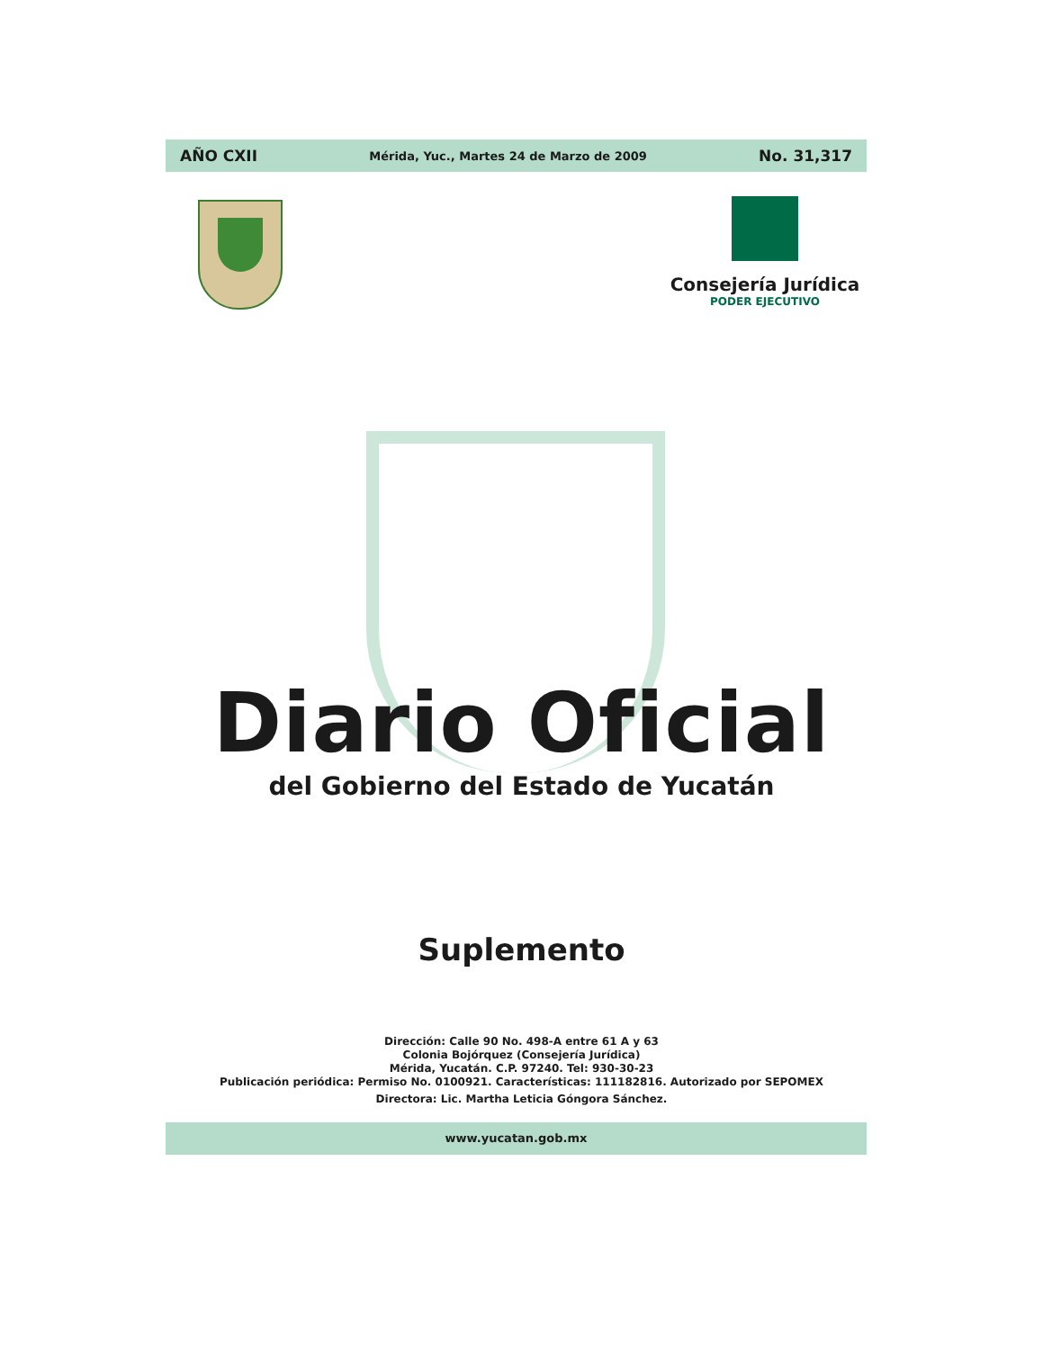AÑO CXII Mérida, Yuc., Martes 24 de Marzo de 2009 No. 31,317
Consejería Jurídica
PODER EJECUTIVO
Diario Oficial
del Gobierno del Estado de Yucatán
Suplemento
Dirección: Calle 90 No. 498-A entre 61 A y 63
Colonia Bojórquez (Consejería Jurídica)
Mérida, Yucatán. C.P. 97240. Tel: 930-30-23
Publicación periódica: Permiso No. 0100921. Características: 111182816. Autorizado por SEPOMEX
Directora: Lic. Martha Leticia Góngora Sánchez.
www.yucatan.gob.mx